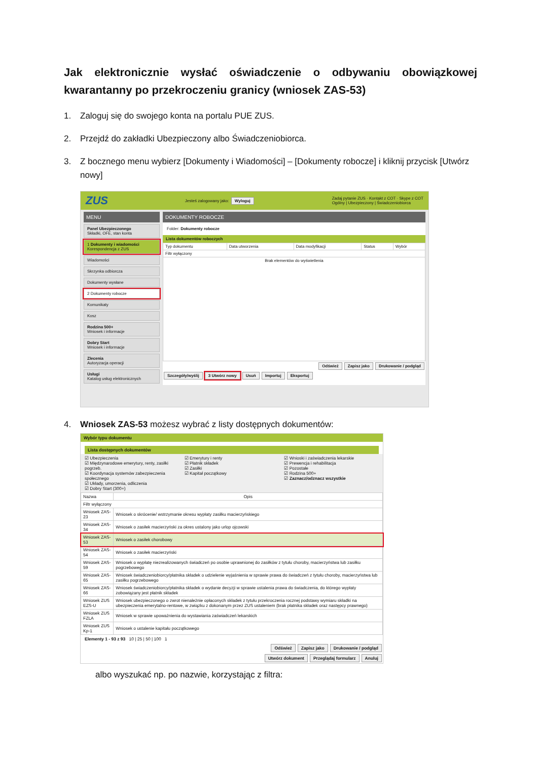Jak elektronicznie wysłać oświadczenie o odbywaniu obowiązkowej kwarantanny po przekroczeniu granicy (wniosek ZAS-53)
1. Zaloguj się do swojego konta na portalu PUE ZUS.
2. Przejdź do zakładki Ubezpieczony albo Świadczeniobiorca.
3. Z bocznego menu wybierz [Dokumenty i Wiadomości] – [Dokumenty robocze] i kliknij przycisk [Utwórz nowy]
ZUS Jesteś zalogowany jako: Wyloguj Zadaj pytanie ZUS · Kontakt z COT · Skype z COT
Ogólny | Ubezpieczony | Świadczeniobiorca
MENU
Panel Ubezpieczonego
Składki, OFE, stan konta
1 Dokumenty i wiadomości
Korespondencja z ZUS
Wiadomości
Skrzynka odbiorcza
Dokumenty wysłane
2 Dokumenty robocze
Komunikaty
Kosz
Rodzina 500+
Wniosek i informacje
Dobry Start
Wniosek i informacje
Zlecenia
Autoryzacja operacji
Usługi
Katalog usług elektronicznych
DOKUMENTY ROBOCZE
Folder: Dokumenty robocze
Lista dokumentów roboczych
| Typ dokumentu | Data utworzenia | Data modyfikacji | Status | Wybór |
| --- | --- | --- | --- | --- |
| Filtr wyłączony | | | | |
| Brak elementów do wyświetlenia | | | | |
Odśwież Zapisz jako Drukowanie / podgląd
Szczegóły/wyślij 3 Utwórz nowy Usuń Importuj Eksportuj
4. Wniosek ZAS-53 możesz wybrać z listy dostępnych dokumentów:
Wybór typu dokumentu
Lista dostępnych dokumentów
☑ Ubezpieczenia
☑ Międzynarodowe emerytury, renty, zasiłki pogrzeb.
☑ Koordynacja systemów zabezpieczenia społecznego
☑ Układy, umorzenia, odliczenia
☑ Dobry Start (300+)
☑ Emerytury i renty
☑ Płatnik składek
☑ Zasiłki
☑ Kapitał początkowy
☑ Wnioski i zaświadczenia lekarskie
☑ Prewencja i rehabilitacja
☑ Pozostałe
☑ Rodzina 500+
☑ Zaznacz/odznacz wszystkie
| Nazwa | Opis |
| --- | --- |
| Filtr wyłączony | |
| Wniosek ZAS-23 | Wniosek o skrócenie/ wstrzymanie okresu wypłaty zasiłku macierzyńskiego |
| Wniosek ZAS-34 | Wniosek o zasiłek macierzyński za okres ustalony jako urlop ojcowski |
| Wniosek ZAS-53 | Wniosek o zasiłek chorobowy |
| Wniosek ZAS-54 | Wniosek o zasiłek macierzyński |
| Wniosek ZAS-59 | Wniosek o wypłatę niezrealizowanych świadczeń po osobie uprawnionej do zasiłków z tytułu choroby, macierzyństwa lub zasiłku pogrzebowego |
| Wniosek ZAS-65 | Wniosek świadczeniobiorcy/płatnika składek o udzielenie wyjaśnienia w sprawie prawa do świadczeń z tytułu choroby, macierzyństwa lub zasiłku pogrzebowego |
| Wniosek ZAS-66 | Wniosek świadczeniobiorcy/płatnika składek o wydanie decyzji w sprawie ustalenia prawa do świadczenia, do którego wypłaty zobowiązany jest płatnik składek |
| Wniosek ZUS EZS-U | Wniosek ubezpieczonego o zwrot nienależnie opłaconych składek z tytułu przekroczenia rocznej podstawy wymiaru składki na ubezpieczenia emerytalno-rentowe, w związku z dokonanym przez ZUS ustaleniem (brak płatnika składek oraz następcy prawnego) |
| Wniosek ZUS FZLA | Wniosek w sprawie upoważnienia do wystawiania zaświadczeń lekarskich |
| Wniosek ZUS Kp-1 | Wniosek o ustalenie kapitału początkowego |
Elementy 1 - 93 z 93 10 | 25 | 50 | 100 1
Odśwież Zapisz jako Drukowanie / podgląd
Utwórz dokument Przeglądaj formularz Anuluj
albo wyszukać np. po nazwie, korzystając z filtra: